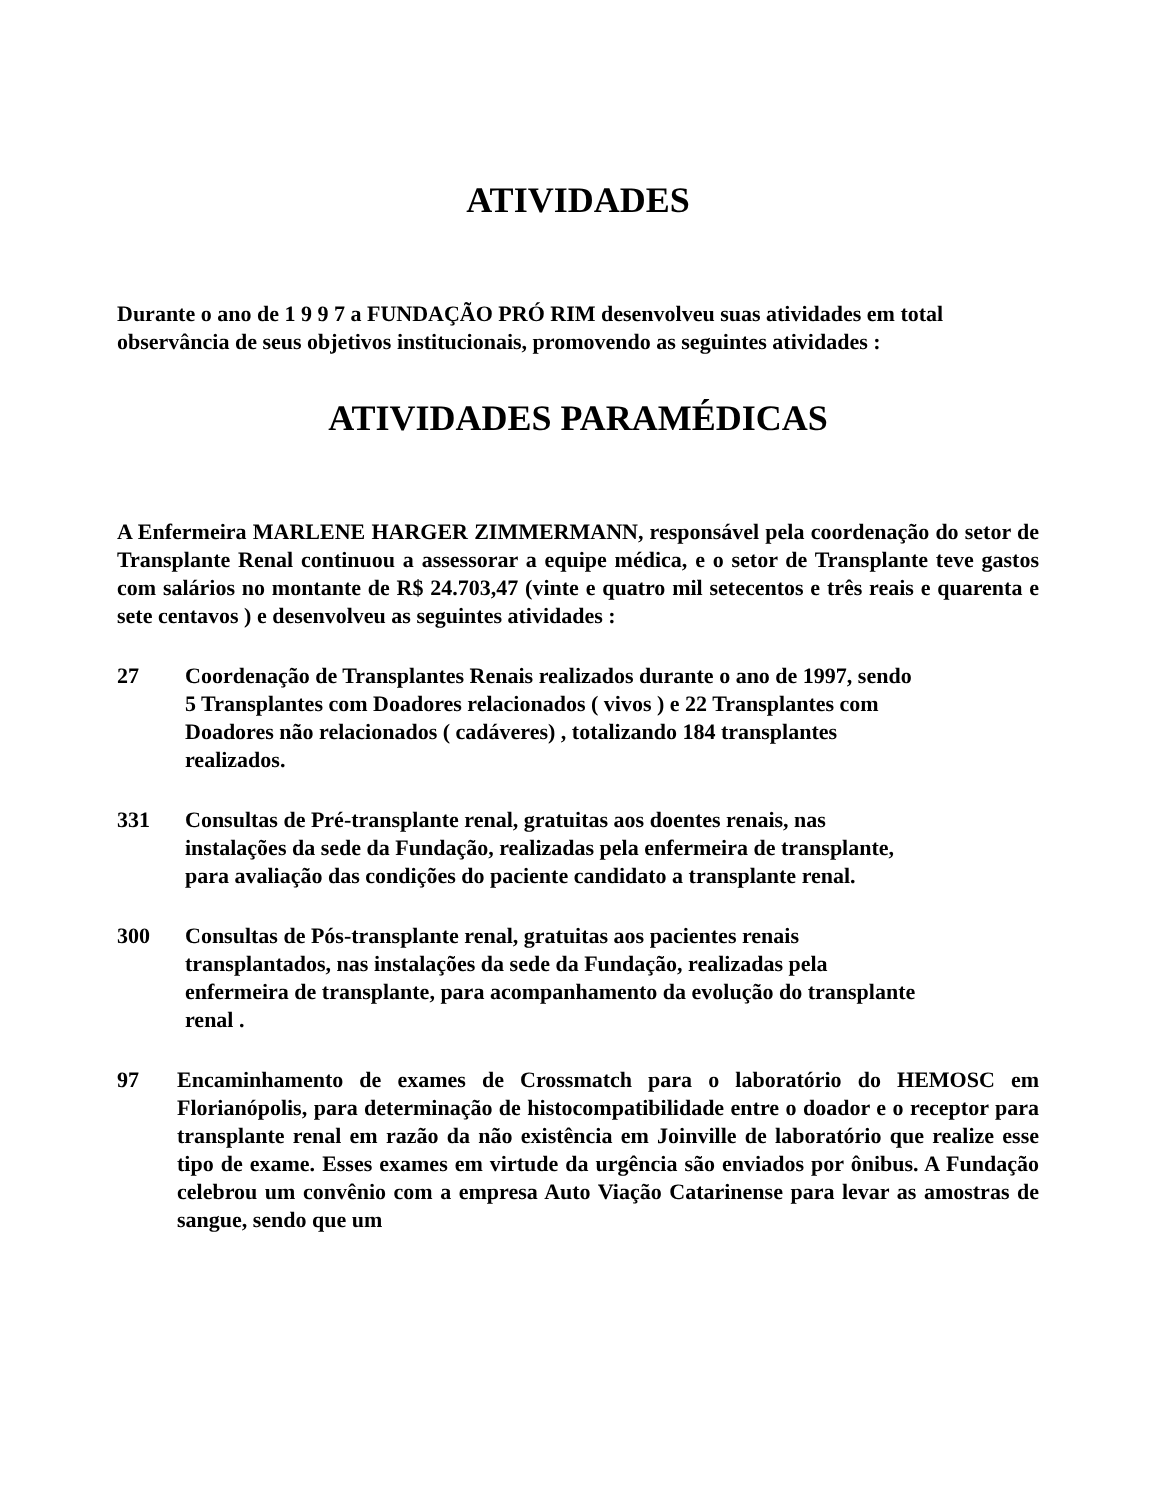ATIVIDADES
Durante o ano de 1 9 9 7 a FUNDAÇÃO PRÓ RIM desenvolveu suas atividades em total observância de seus objetivos institucionais, promovendo as seguintes atividades :
ATIVIDADES PARAMÉDICAS
A Enfermeira MARLENE HARGER ZIMMERMANN, responsável pela coordenação do setor de Transplante Renal continuou a assessorar a equipe médica, e o setor de Transplante teve gastos com salários no montante de R$ 24.703,47 (vinte e quatro mil setecentos e três reais e quarenta e sete centavos ) e desenvolveu as seguintes atividades :
27 Coordenação de Transplantes Renais realizados durante o ano de 1997, sendo 5 Transplantes com Doadores relacionados ( vivos ) e 22 Transplantes com Doadores não relacionados ( cadáveres) , totalizando 184 transplantes realizados.
331 Consultas de Pré-transplante renal, gratuitas aos doentes renais, nas instalações da sede da Fundação, realizadas pela enfermeira de transplante, para avaliação das condições do paciente candidato a transplante renal.
300 Consultas de Pós-transplante renal, gratuitas aos pacientes renais transplantados, nas instalações da sede da Fundação, realizadas pela enfermeira de transplante, para acompanhamento da evolução do transplante renal .
97 Encaminhamento de exames de Crossmatch para o laboratório do HEMOSC em Florianópolis, para determinação de histocompatibilidade entre o doador e o receptor para transplante renal em razão da não existência em Joinville de laboratório que realize esse tipo de exame. Esses exames em virtude da urgência são enviados por ônibus. A Fundação celebrou um convênio com a empresa Auto Viação Catarinense para levar as amostras de sangue, sendo que um